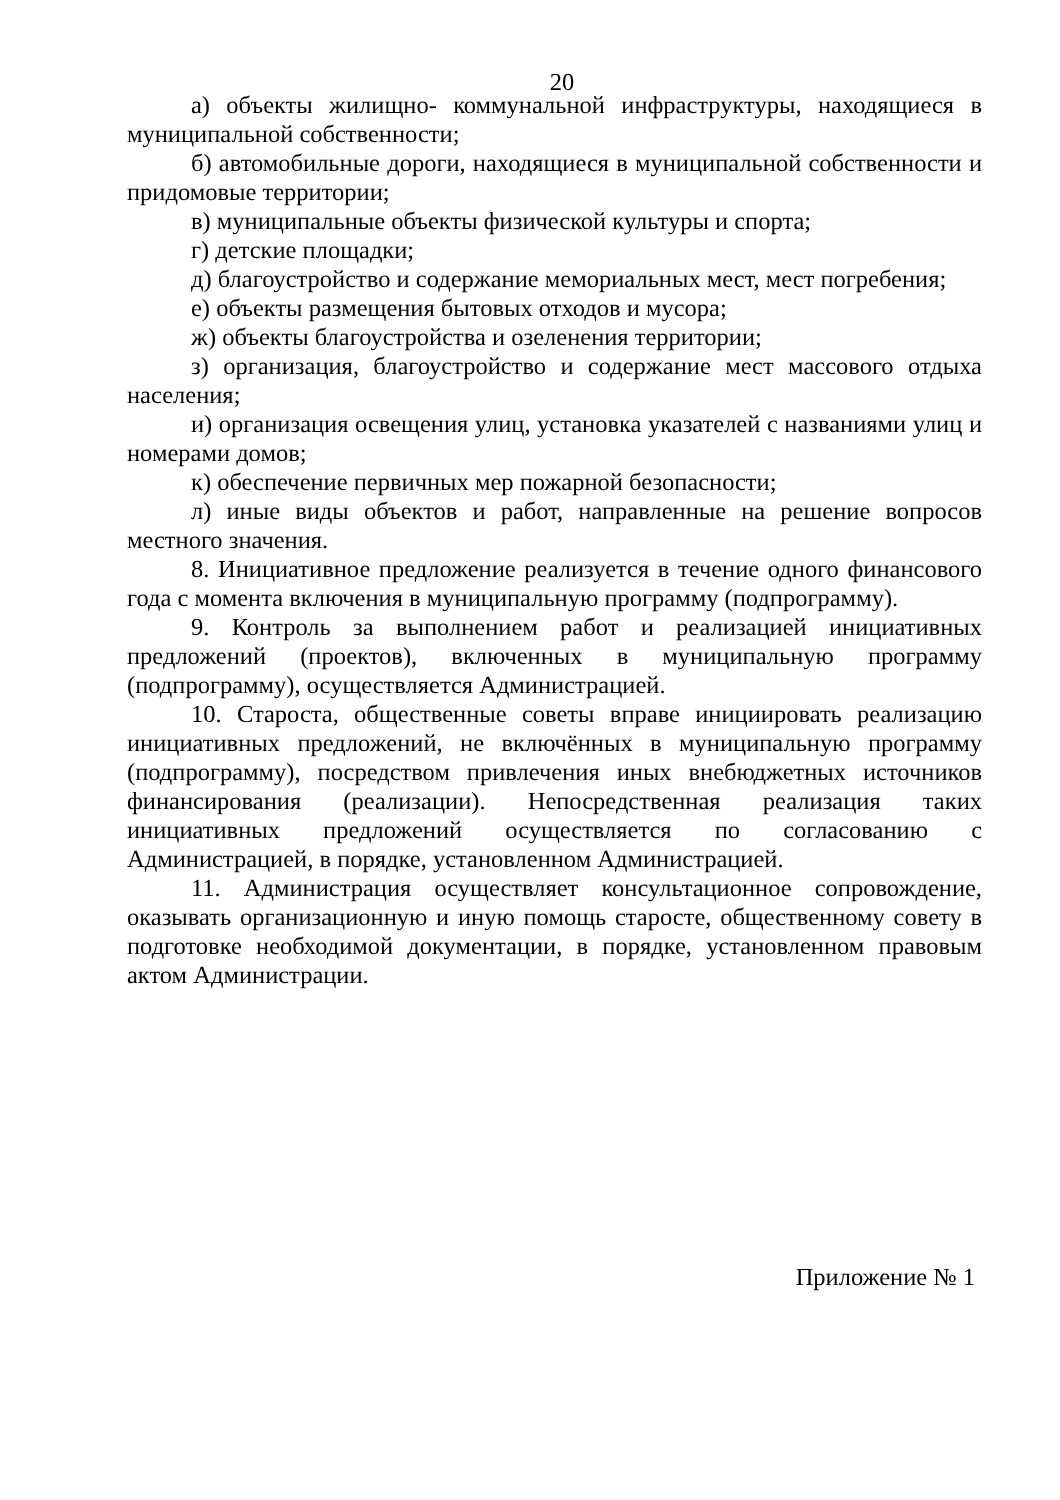20
а) объекты жилищно- коммунальной инфраструктуры, находящиеся в муниципальной собственности;
б) автомобильные дороги, находящиеся в муниципальной собственности и придомовые территории;
в) муниципальные объекты физической культуры и спорта;
г) детские площадки;
д) благоустройство и содержание мемориальных мест, мест погребения;
е) объекты размещения бытовых отходов и мусора;
ж) объекты благоустройства и озеленения территории;
з) организация, благоустройство и содержание мест массового отдыха населения;
и) организация освещения улиц, установка указателей с названиями улиц и номерами домов;
к) обеспечение первичных мер пожарной безопасности;
л) иные виды объектов и работ, направленные на решение вопросов местного значения.
8. Инициативное предложение реализуется в течение одного финансового года с момента включения в муниципальную программу (подпрограмму).
9. Контроль за выполнением работ и реализацией инициативных предложений (проектов), включенных в муниципальную программу (подпрограмму), осуществляется Администрацией.
10. Староста, общественные советы вправе инициировать реализацию инициативных предложений, не включённых в муниципальную программу (подпрограмму), посредством привлечения иных внебюджетных источников финансирования (реализации). Непосредственная реализация таких инициативных предложений осуществляется по согласованию с Администрацией, в порядке, установленном Администрацией.
11. Администрация осуществляет консультационное сопровождение, оказывать организационную и иную помощь старосте, общественному совету в подготовке необходимой документации, в порядке, установленном правовым актом Администрации.
Приложение № 1